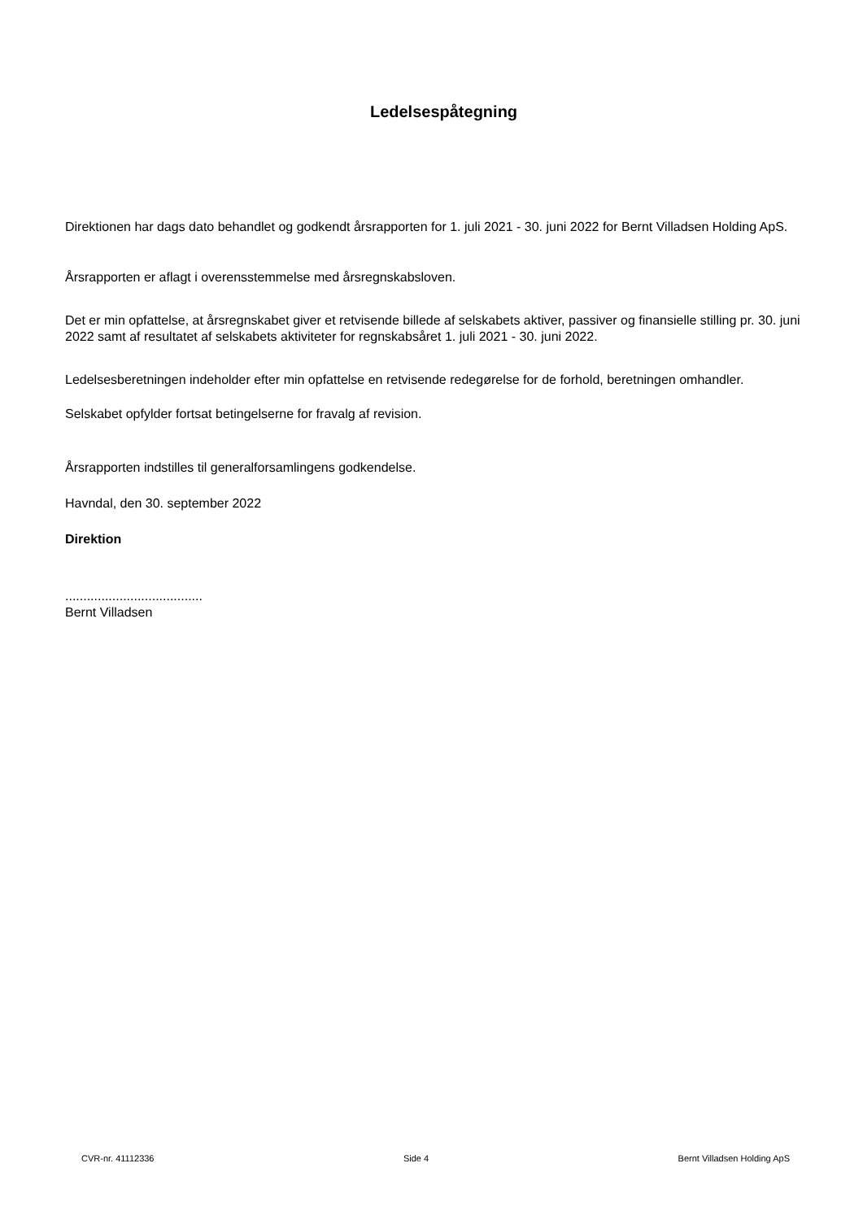Ledelsespåtegning
Direktionen har dags dato behandlet og godkendt årsrapporten for 1. juli 2021 - 30. juni 2022 for Bernt Villadsen Holding ApS.
Årsrapporten er aflagt i overensstemmelse med årsregnskabsloven.
Det er min opfattelse, at årsregnskabet giver et retvisende billede af selskabets aktiver, passiver og finansielle stilling pr. 30. juni 2022 samt af resultatet af selskabets aktiviteter for regnskabsåret 1. juli 2021 - 30. juni 2022.
Ledelsesberetningen indeholder efter min opfattelse en retvisende redegørelse for de forhold, beretningen omhandler.
Selskabet opfylder fortsat betingelserne for fravalg af revision.
Årsrapporten indstilles til generalforsamlingens godkendelse.
Havndal, den 30. september 2022
Direktion
......................................
Bernt Villadsen
CVR-nr. 41112336 Side 4 Bernt Villadsen Holding ApS